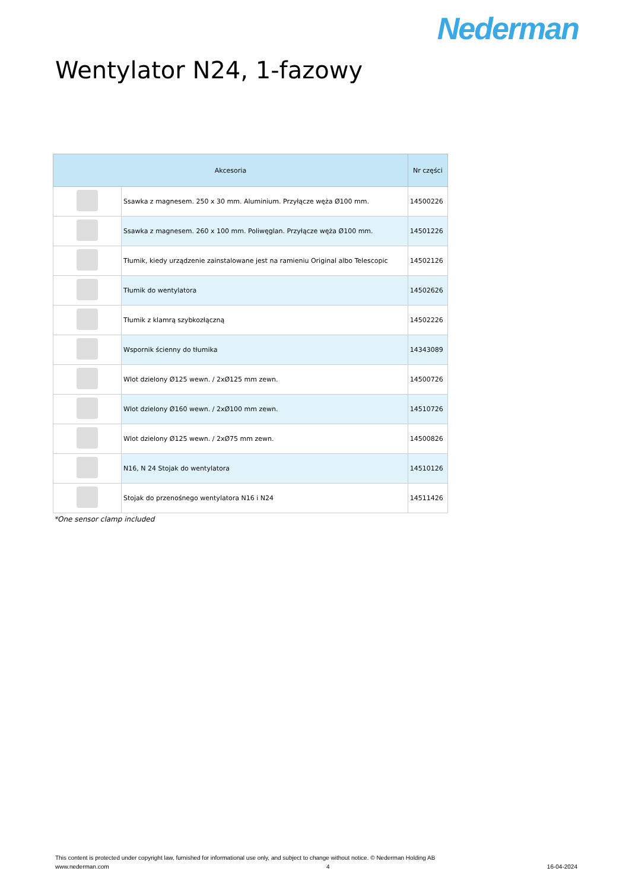Nederman
Wentylator N24, 1-fazowy
| Akcesoria | | Nr części |
| --- | --- | --- |
| | Ssawka z magnesem. 250 x 30 mm. Aluminium. Przyłącze węża Ø100 mm. | 14500226 |
| | Ssawka z magnesem. 260 x 100 mm. Poliwęglan. Przyłącze węża Ø100 mm. | 14501226 |
| | Tłumik, kiedy urządzenie zainstalowane jest na ramieniu Original albo Telescopic | 14502126 |
| | Tłumik do wentylatora | 14502626 |
| | Tłumik z klamrą szybkozłączną | 14502226 |
| | Wspornik ścienny do tłumika | 14343089 |
| | Wlot dzielony Ø125 wewn. / 2xØ125 mm zewn. | 14500726 |
| | Wlot dzielony Ø160 wewn. / 2xØ100 mm zewn. | 14510726 |
| | Wlot dzielony Ø125 wewn. / 2xØ75 mm zewn. | 14500826 |
| | N16, N 24 Stojak do wentylatora | 14510126 |
| | Stojak do przenośnego wentylatora N16 i N24 | 14511426 |
*One sensor clamp included
This content is protected under copyright law, furnished for informational use only, and subject to change without notice. © Nederman Holding AB
www.nederman.com 4 16-04-2024